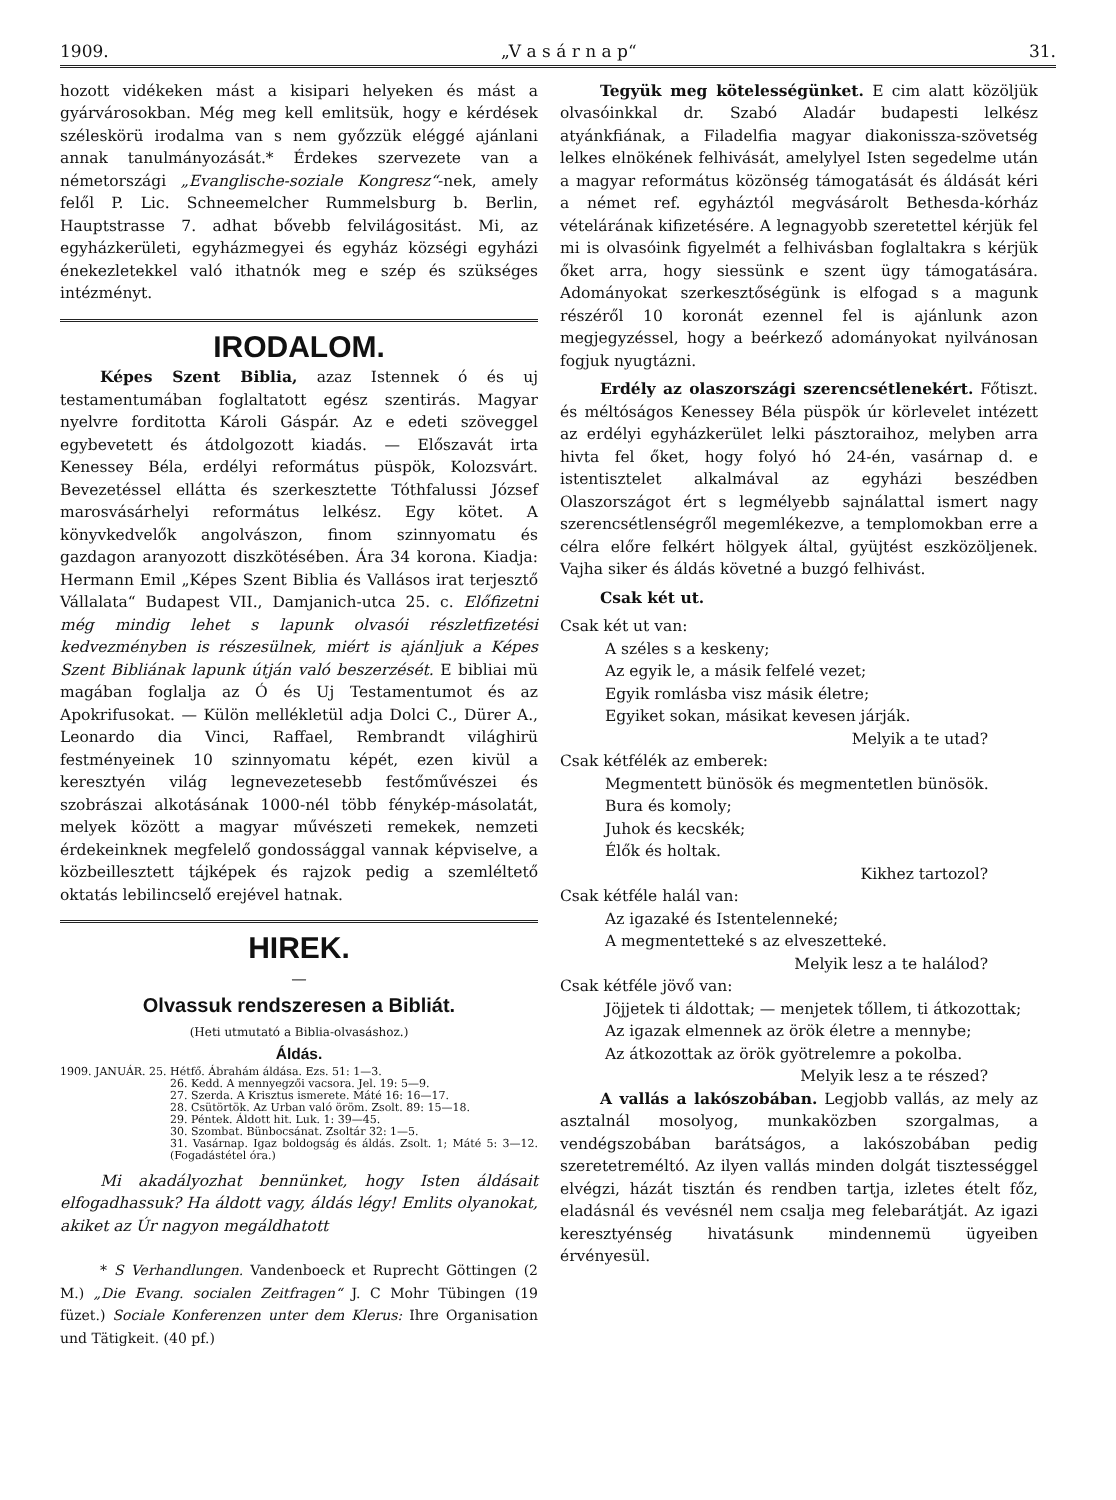1909. „V a s á r n a p“31.
hozott vidékeken mást a kisipari helyeken és mást a gyárvárosokban. Még meg kell emlitsük, hogy e kérdések széleskörü irodalma van s nem győzzük eléggé ajánlani annak tanulmányozását.* Érdekes szervezete van a németországi „Evanglische-soziale Kongresz“-nek, amely felől P. Lic. Schneemelcher Rummelsburg b. Berlin, Hauptstrasse 7. adhat bővebb felvilágositást. Mi, az egyházkerületi, egyházmegyei és egyház községi egyházi énekezletekkel való ithatnók meg e szép és szükséges intézményt.
IRODALOM.
Képes Szent Biblia, azaz Istennek ó és uj testamentumában foglaltatott egész szentirás. Magyar nyelvre forditotta Károli Gáspár. Az e edeti szöveggel egybevetett és átdolgozott kiadás. — Előszavát irta Kenessey Béla, erdélyi református püspök, Kolozsvárt. Bevezetéssel ellátta és szerkesztette Tóthfalussi József marosvásárhelyi református lelkész. Egy kötet. A könyvkedvelők angolvászon, finom szinnyomatu és gazdagon aranyozott diszkötésében. Ára 34 korona. Kiadja: Hermann Emil „Képes Szent Biblia és Vallásos irat terjesztő Vállalata“ Budapest VII., Damjanich-utca 25. c. Előfizetni még mindig lehet s lapunk olvasói részletfizetési kedvezményben is részesülnek, miért is ajánljuk a Képes Szent Bibliának lapunk útján való beszerzését. E bibliai mü magában foglalja az Ó és Uj Testamentumot és az Apokrifusokat. — Külön mellékletül adja Dolci C., Dürer A., Leonardo dia Vinci, Raffael, Rembrandt világhirü festményeinek 10 szinnyomatu képét, ezen kivül a keresztyén világ legnevezetesebb festőművészei és szobrászai alkotásának 1000-nél több fénykép-másolatát, melyek között a magyar művészeti remekek, nemzeti érdekeinknek megfelelő gondossággal vannak képviselve, a közbeillesztett tájképek és rajzok pedig a szemléltető oktatás lebilincselő erejével hatnak.
HIREK.
—
Olvassuk rendszeresen a Bibliát.
(Heti utmutató a Biblia-olvasáshoz.)
Áldás.
1909. JANUÁR. 25. Hétfő. Ábrahám áldása. Ezs. 51: 1—3.
26. Kedd. A mennyegzői vacsora. Jel. 19: 5—9.
27. Szerda. A Krisztus ismerete. Máté 16: 16—17.
28. Csütörtök. Az Urban való öröm. Zsolt. 89: 15—18.
29. Péntek. Áldott hit. Luk. 1: 39—45.
30. Szombat. Bünbocsánat. Zsoltár 32: 1—5.
31. Vasárnap. Igaz boldogság és áldás. Zsolt. 1; Máté 5: 3—12. (Fogadástétel óra.)
Mi akadályozhat bennünket, hogy Isten áldásait elfogadhassuk? Ha áldott vagy, áldás légy! Emlits olyanokat, akiket az Úr nagyon megáldhatott
* S Verhandlungen. Vandenboeck et Ruprecht Göttingen (2 M.) „Die Evang. socialen Zeitfragen“ J. C Mohr Tübingen (19 füzet.) Sociale Konferenzen unter dem Klerus: Ihre Organisation und Tätigkeit. (40 pf.)
Tegyük meg kötelességünket. E cim alatt közöljük olvasóinkkal dr. Szabó Aladár budapesti lelkész atyánkfiának, a Filadelfia magyar diakonissza-szövetség lelkes elnökének felhivását, amelylyel Isten segedelme után a magyar református közönség támogatását és áldását kéri a német ref. egyháztól megvásárolt Bethesda-kórház vételárának kifizetésére. A legnagyobb szeretettel kérjük fel mi is olvasóink figyelmét a felhivásban foglaltakra s kérjük őket arra, hogy siessünk e szent ügy támogatására. Adományokat szerkesztőségünk is elfogad s a magunk részéről 10 koronát ezennel fel is ajánlunk azon megjegyzéssel, hogy a beérkező adományokat nyilvánosan fogjuk nyugtázni.
Erdély az olaszországi szerencsétlenekért. Főtiszt. és méltóságos Kenessey Béla püspök úr körlevelet intézett az erdélyi egyházkerület lelki pásztoraihoz, melyben arra hivta fel őket, hogy folyó hó 24-én, vasárnap d. e istentisztelet alkalmával az egyházi beszédben Olaszországot ért s legmélyebb sajnálattal ismert nagy szerencsétlenségről megemlékezve, a templomokban erre a célra előre felkért hölgyek által, gyüjtést eszközöljenek. Vajha siker és áldás követné a buzgó felhivást.
Csak két ut.
Csak két ut van:
A széles s a keskeny;
Az egyik le, a másik felfelé vezet;
Egyik romlásba visz másik életre;
Egyiket sokan, másikat kevesen járják.
Melyik a te utad?
Csak kétfélék az emberek:
Megmentett bünösök és megmentetlen bünösök.
Bura és komoly;
Juhok és kecskék;
Élők és holtak.
Kikhez tartozol?
Csak kétféle halál van:
Az igazaké és Istentelenneké;
A megmentetteké s az elveszetteké.
Melyik lesz a te halálod?
Csak kétféle jövő van:
Jöjjetek ti áldottak; — menjetek tőllem, ti átkozottak;
Az igazak elmennek az örök életre a mennybe;
Az átkozottak az örök gyötrelemre a pokolba.
Melyik lesz a te részed?
A vallás a lakószobában. Legjobb vallás, az mely az asztalnál mosolyog, munkaközben szorgalmas, a vendégszobában barátságos, a lakószobában pedig szeretetreméltó. Az ilyen vallás minden dolgát tisztességgel elvégzi, házát tisztán és rendben tartja, izletes ételt főz, eladásnál és vevésnél nem csalja meg felebarátját. Az igazi keresztyénség hivatásunk mindennemü ügyeiben érvényesül.